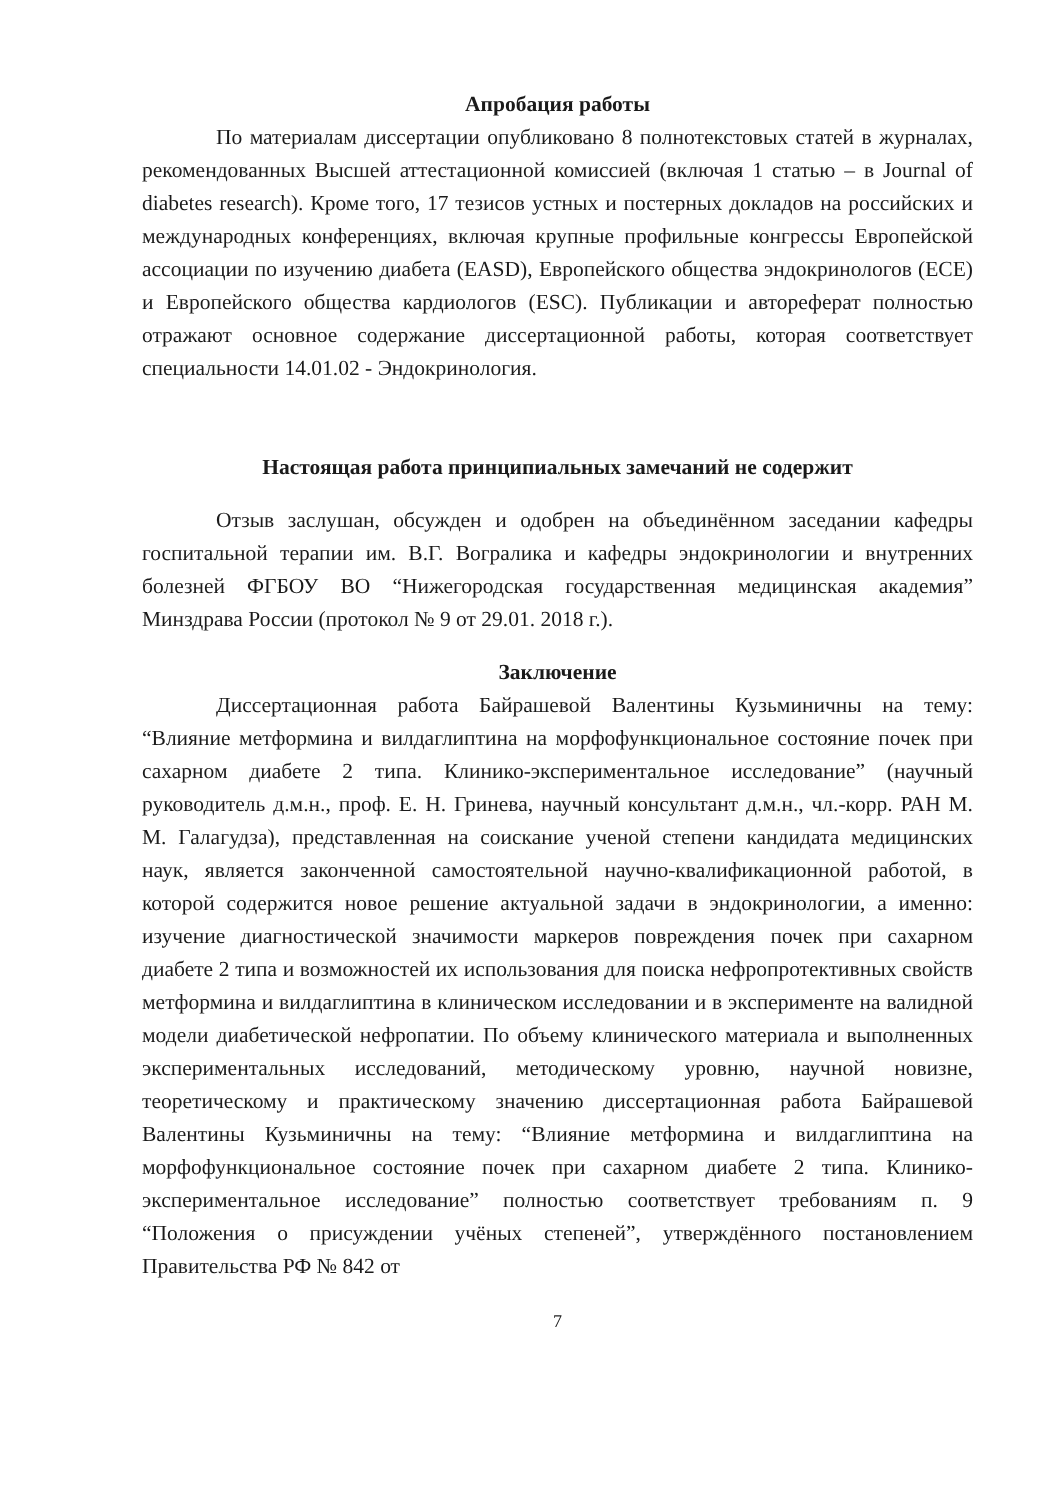Апробация работы
По материалам диссертации опубликовано 8 полнотекстовых статей в журналах, рекомендованных Высшей аттестационной комиссией (включая 1 статью – в Journal of diabetes research). Кроме того, 17 тезисов устных и постерных докладов на российских и международных конференциях, включая крупные профильные конгрессы Европейской ассоциации по изучению диабета (EASD), Европейского общества эндокринологов (ECE) и Европейского общества кардиологов (ESC). Публикации и автореферат полностью отражают основное содержание диссертационной работы, которая соответствует специальности 14.01.02 - Эндокринология.
Настоящая работа принципиальных замечаний не содержит
Отзыв заслушан, обсужден и одобрен на объединённом заседании кафедры госпитальной терапии им. В.Г. Вогралика и кафедры эндокринологии и внутренних болезней ФГБОУ ВО “Нижегородская государственная медицинская академия” Минздрава России (протокол № 9 от 29.01. 2018 г.).
Заключение
Диссертационная работа Байрашевой Валентины Кузьминичны на тему: “Влияние метформина и вилдаглиптина на морфофункциональное состояние почек при сахарном диабете 2 типа. Клинико-экспериментальное исследование” (научный руководитель д.м.н., проф. Е. Н. Гринева, научный консультант д.м.н., чл.-корр. РАН М. М. Галагудза), представленная на соискание ученой степени кандидата медицинских наук, является законченной самостоятельной научно-квалификационной работой, в которой содержится новое решение актуальной задачи в эндокринологии, а именно: изучение диагностической значимости маркеров повреждения почек при сахарном диабете 2 типа и возможностей их использования для поиска нефропротективных свойств метформина и вилдаглиптина в клиническом исследовании и в эксперименте на валидной модели диабетической нефропатии. По объему клинического материала и выполненных экспериментальных исследований, методическому уровню, научной новизне, теоретическому и практическому значению диссертационная работа Байрашевой Валентины Кузьминичны на тему: “Влияние метформина и вилдаглиптина на морфофункциональное состояние почек при сахарном диабете 2 типа. Клинико-экспериментальное исследование” полностью соответствует требованиям п. 9 “Положения о присуждении учёных степеней”, утверждённого постановлением Правительства РФ № 842 от
7